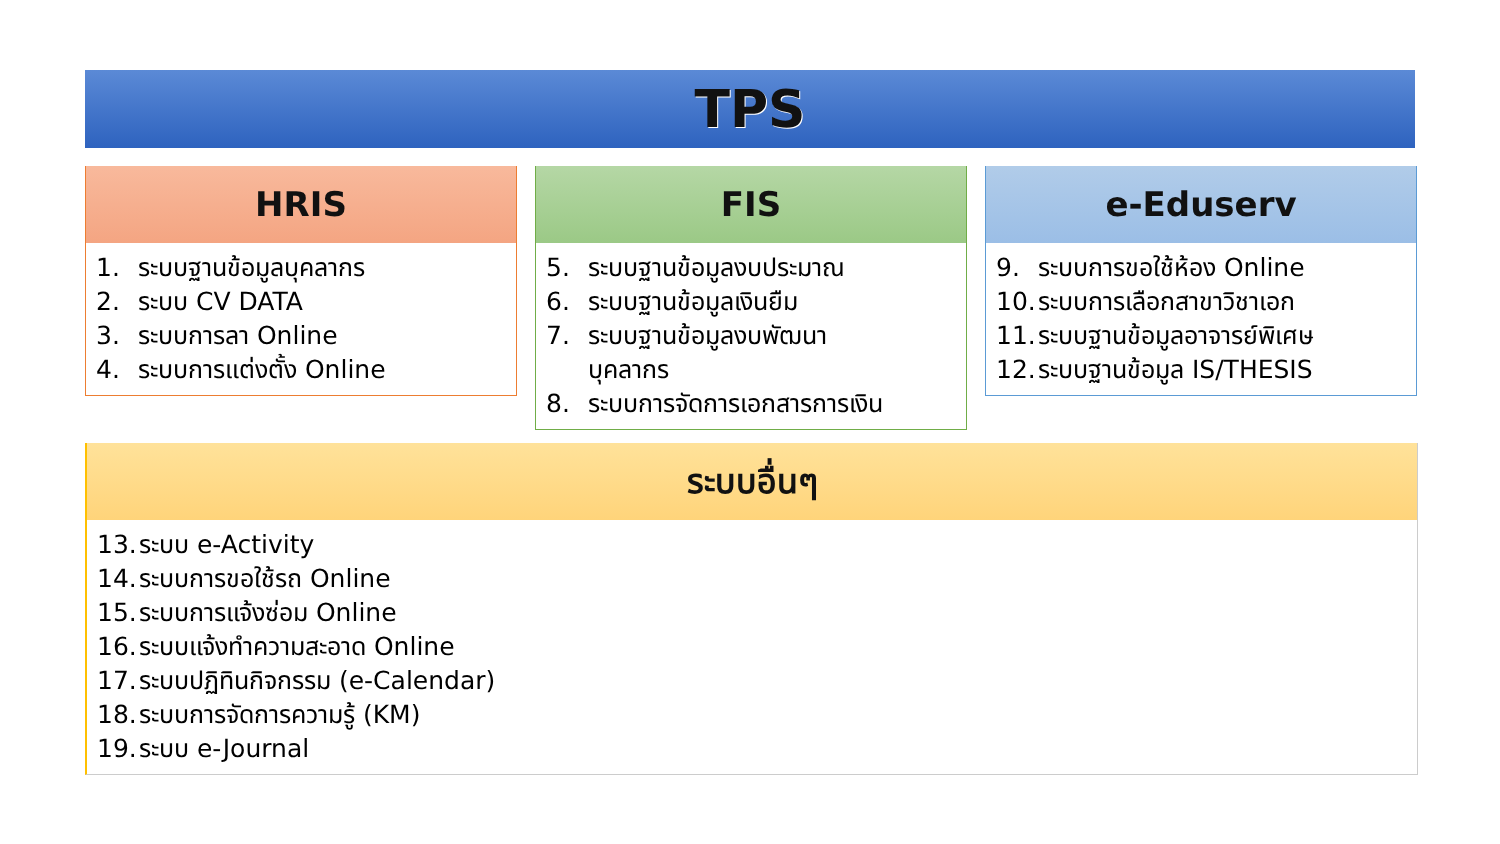TPS
HRIS
1. ระบบฐานข้อมูลบุคลากร
2. ระบบ CV DATA
3. ระบบการลา Online
4. ระบบการแต่งตั้ง Online
FIS
5. ระบบฐานข้อมูลงบประมาณ
6. ระบบฐานข้อมูลเงินยืม
7. ระบบฐานข้อมูลงบพัฒนา
บุคลากร
8. ระบบการจัดการเอกสารการเงิน
e-Eduserv
9. ระบบการขอใช้ห้อง Online
10. ระบบการเลือกสาขาวิชาเอก
11. ระบบฐานข้อมูลอาจารย์พิเศษ
12. ระบบฐานข้อมูล IS/THESIS
ระบบอื่นๆ
13. ระบบ e-Activity
14. ระบบการขอใช้รถ Online
15. ระบบการแจ้งซ่อม Online
16. ระบบแจ้งทำความสะอาด Online
17. ระบบปฏิทินกิจกรรม (e-Calendar)
18. ระบบการจัดการความรู้ (KM)
19. ระบบ e-Journal